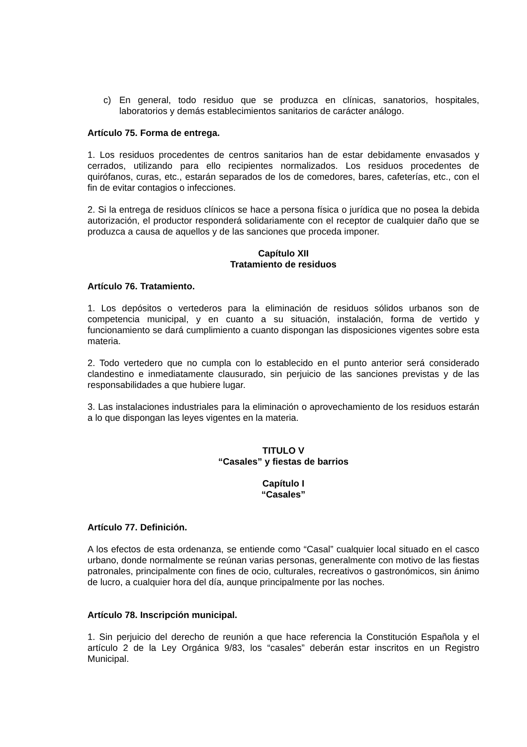c) En general, todo residuo que se produzca en clínicas, sanatorios, hospitales, laboratorios y demás establecimientos sanitarios de carácter análogo.
Artículo 75. Forma de entrega.
1. Los residuos procedentes de centros sanitarios han de estar debidamente envasados y cerrados, utilizando para ello recipientes normalizados. Los residuos procedentes de quirófanos, curas, etc., estarán separados de los de comedores, bares, cafeterías, etc., con el fin de evitar contagios o infecciones.
2. Si la entrega de residuos clínicos se hace a persona física o jurídica que no posea la debida autorización, el productor responderá solidariamente con el receptor de cualquier daño que se produzca a causa de aquellos y de las sanciones que proceda imponer.
Capítulo XII
Tratamiento de residuos
Artículo 76. Tratamiento.
1. Los depósitos o vertederos para la eliminación de residuos sólidos urbanos son de competencia municipal, y en cuanto a su situación, instalación, forma de vertido y funcionamiento se dará cumplimiento a cuanto dispongan las disposiciones vigentes sobre esta materia.
2. Todo vertedero que no cumpla con lo establecido en el punto anterior será considerado clandestino e inmediatamente clausurado, sin perjuicio de las sanciones previstas y de las responsabilidades a que hubiere lugar.
3. Las instalaciones industriales para la eliminación o aprovechamiento de los residuos estarán a lo que dispongan las leyes vigentes en la materia.
TITULO V
“Casales” y fiestas de barrios
Capítulo I
“Casales”
Artículo 77. Definición.
A los efectos de esta ordenanza, se entiende como “Casal” cualquier local situado en el casco urbano, donde normalmente se reúnan varias personas, generalmente con motivo de las fiestas patronales, principalmente con fines de ocio, culturales, recreativos o gastronómicos, sin ánimo de lucro, a cualquier hora del día, aunque principalmente por las noches.
Artículo 78. Inscripción municipal.
1. Sin perjuicio del derecho de reunión a que hace referencia la Constitución Española y el artículo 2 de la Ley Orgánica 9/83, los “casales” deberán estar inscritos en un Registro Municipal.